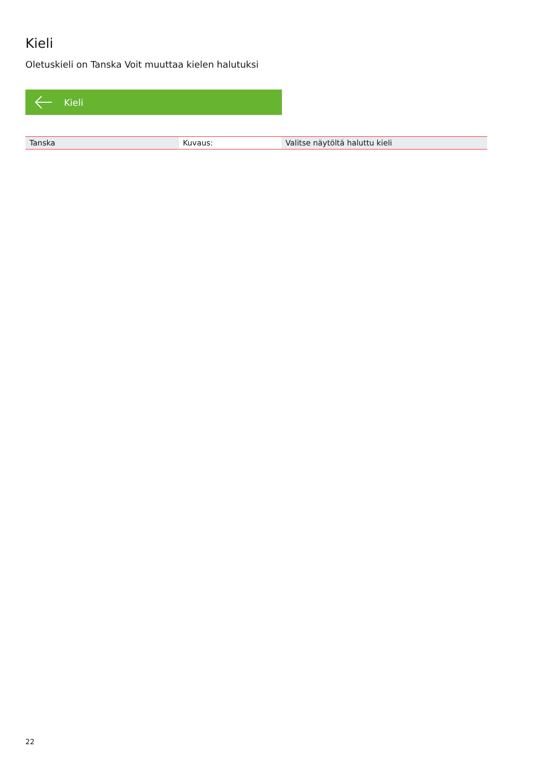Kieli
Oletuskieli on Tanska Voit muuttaa kielen halutuksi
Kieli
| Tanska | Kuvaus: | Valitse näytöltä haluttu kieli |
22